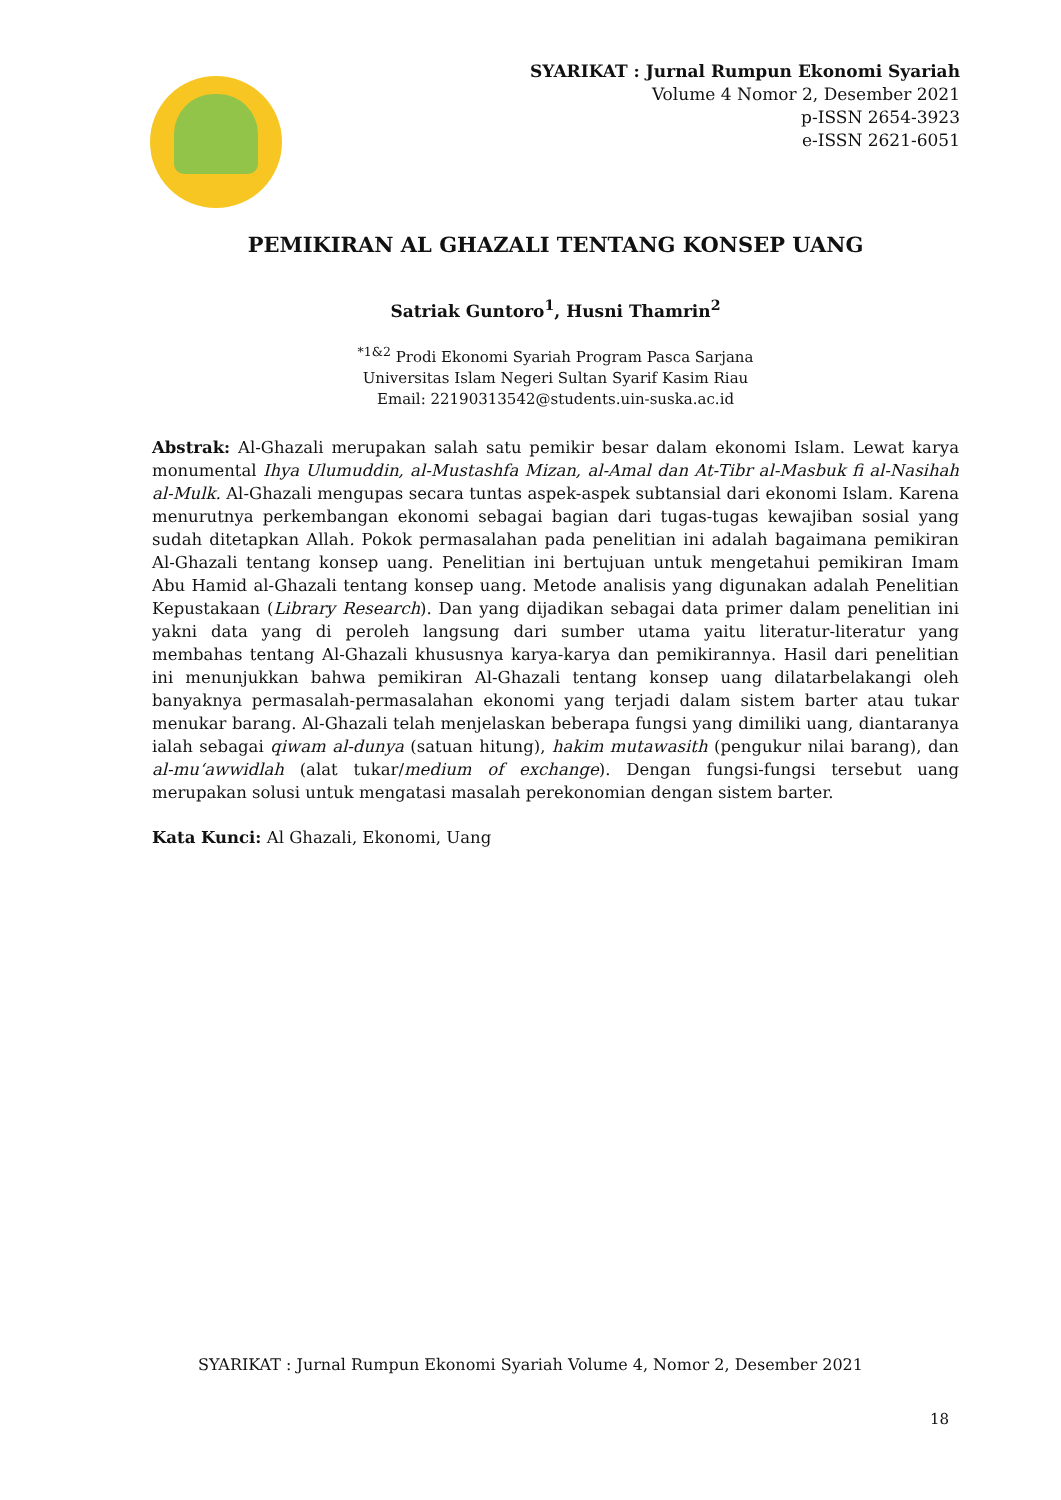SYARIKAT : Jurnal Rumpun Ekonomi Syariah
Volume 4 Nomor 2, Desember 2021
p-ISSN 2654-3923
e-ISSN 2621-6051
PEMIKIRAN AL GHAZALI TENTANG KONSEP UANG
Satriak Guntoro<sup>1</sup>, Husni Thamrin<sup>2</sup>
<sup>*1&2</sup> Prodi Ekonomi Syariah Program Pasca Sarjana
Universitas Islam Negeri Sultan Syarif Kasim Riau
Email: 22190313542@students.uin-suska.ac.id
Abstrak: Al-Ghazali merupakan salah satu pemikir besar dalam ekonomi Islam. Lewat karya monumental Ihya Ulumuddin, al-Mustashfa Mizan, al-Amal dan At-Tibr al-Masbuk fi al-Nasihah al-Mulk. Al-Ghazali mengupas secara tuntas aspek-aspek subtansial dari ekonomi Islam. Karena menurutnya perkembangan ekonomi sebagai bagian dari tugas-tugas kewajiban sosial yang sudah ditetapkan Allah. Pokok permasalahan pada penelitian ini adalah bagaimana pemikiran Al-Ghazali tentang konsep uang. Penelitian ini bertujuan untuk mengetahui pemikiran Imam Abu Hamid al-Ghazali tentang konsep uang. Metode analisis yang digunakan adalah Penelitian Kepustakaan (Library Research). Dan yang dijadikan sebagai data primer dalam penelitian ini yakni data yang di peroleh langsung dari sumber utama yaitu literatur-literatur yang membahas tentang Al-Ghazali khususnya karya-karya dan pemikirannya. Hasil dari penelitian ini menunjukkan bahwa pemikiran Al-Ghazali tentang konsep uang dilatarbelakangi oleh banyaknya permasalah-permasalahan ekonomi yang terjadi dalam sistem barter atau tukar menukar barang. Al-Ghazali telah menjelaskan beberapa fungsi yang dimiliki uang, diantaranya ialah sebagai qiwam al-dunya (satuan hitung), hakim mutawasith (pengukur nilai barang), dan al-mu‘awwidlah (alat tukar/medium of exchange). Dengan fungsi-fungsi tersebut uang merupakan solusi untuk mengatasi masalah perekonomian dengan sistem barter.
Kata Kunci: Al Ghazali, Ekonomi, Uang
SYARIKAT : Jurnal Rumpun Ekonomi Syariah Volume 4, Nomor 2, Desember 2021
18